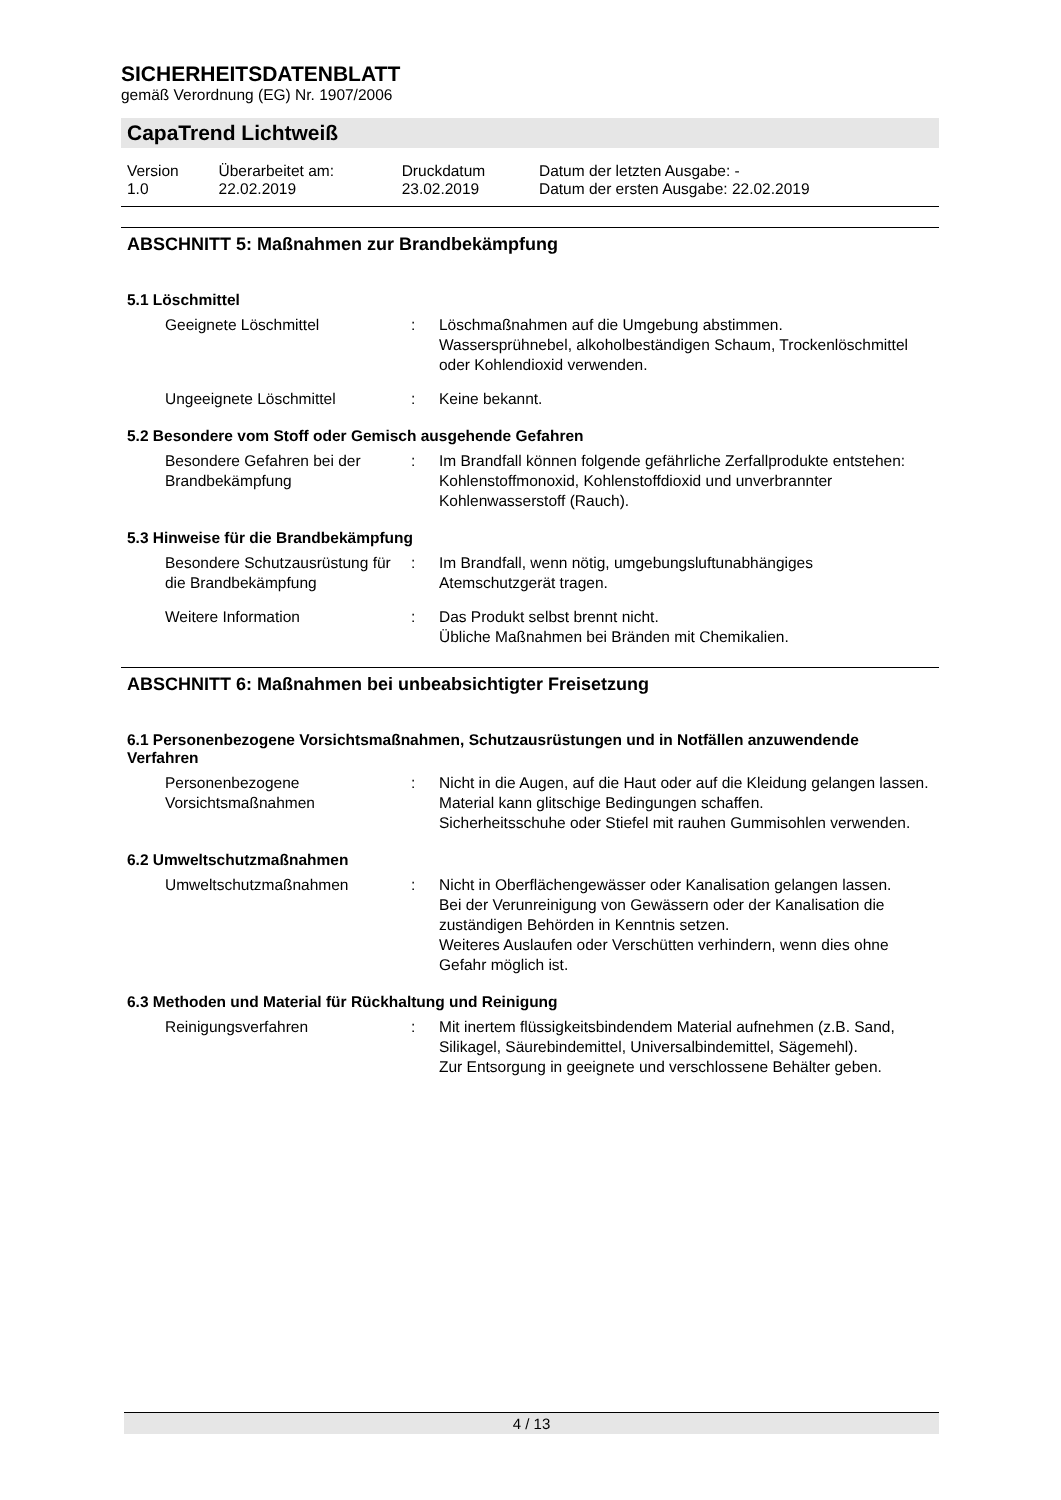SICHERHEITSDATENBLATT
gemäß Verordnung (EG) Nr. 1907/2006
CapaTrend Lichtweiß
| Version 1.0 | Überarbeitet am: 22.02.2019 | Druckdatum 23.02.2019 | Datum der letzten Ausgabe: - Datum der ersten Ausgabe: 22.02.2019 |
ABSCHNITT 5: Maßnahmen zur Brandbekämpfung
5.1 Löschmittel
| Geeignete Löschmittel | : | Löschmaßnahmen auf die Umgebung abstimmen. Wassersprühnebel, alkoholbeständigen Schaum, Trockenlöschmittel oder Kohlendioxid verwenden. |
| Ungeeignete Löschmittel | : | Keine bekannt. |
5.2 Besondere vom Stoff oder Gemisch ausgehende Gefahren
| Besondere Gefahren bei der Brandbekämpfung | : | Im Brandfall können folgende gefährliche Zerfallprodukte entstehen: Kohlenstoffmonoxid, Kohlenstoffdioxid und unverbrannter Kohlenwasserstoff (Rauch). |
5.3 Hinweise für die Brandbekämpfung
| Besondere Schutzausrüstung für die Brandbekämpfung | : | Im Brandfall, wenn nötig, umgebungsluftunabhängiges Atemschutzgerät tragen. |
| Weitere Information | : | Das Produkt selbst brennt nicht. Übliche Maßnahmen bei Bränden mit Chemikalien. |
ABSCHNITT 6: Maßnahmen bei unbeabsichtigter Freisetzung
6.1 Personenbezogene Vorsichtsmaßnahmen, Schutzausrüstungen und in Notfällen anzuwendende Verfahren
| Personenbezogene Vorsichtsmaßnahmen | : | Nicht in die Augen, auf die Haut oder auf die Kleidung gelangen lassen. Material kann glitschige Bedingungen schaffen. Sicherheitsschuhe oder Stiefel mit rauhen Gummisohlen verwenden. |
6.2 Umweltschutzmaßnahmen
| Umweltschutzmaßnahmen | : | Nicht in Oberflächengewässer oder Kanalisation gelangen lassen. Bei der Verunreinigung von Gewässern oder der Kanalisation die zuständigen Behörden in Kenntnis setzen. Weiteres Auslaufen oder Verschütten verhindern, wenn dies ohne Gefahr möglich ist. |
6.3 Methoden und Material für Rückhaltung und Reinigung
| Reinigungsverfahren | : | Mit inertem flüssigkeitsbindendem Material aufnehmen (z.B. Sand, Silikagel, Säurebindemittel, Universalbindemittel, Sägemehl). Zur Entsorgung in geeignete und verschlossene Behälter geben. |
4 / 13